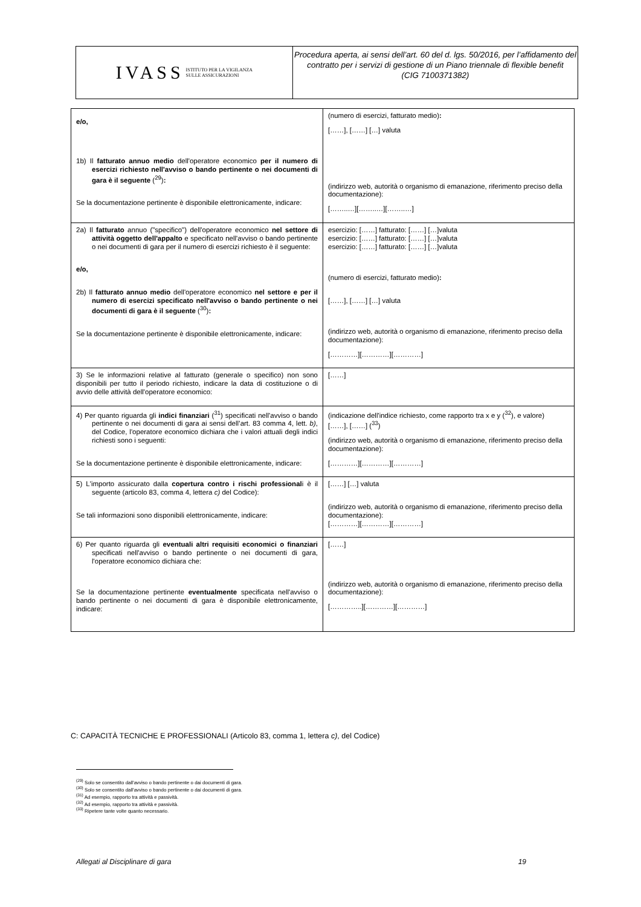IVASS ISTITUTO PER LA VIGILANZA
SULLE ASSICURAZIONI
Procedura aperta, ai sensi dell’art. 60 del d. lgs. 50/2016, per l’affidamento del contratto per i servizi di gestione di un Piano triennale di flexible benefit
(CIG 7100371382)
| e/o, 1b) Il fatturato annuo medio dell'operatore economico per il numero di esercizi richiesto nell'avviso o bando pertinente o nei documenti di gara è il seguente (<sup>29</sup>) : Se la documentazione pertinente è disponibile elettronicamente, indicare: | (numero di esercizi, fatturato medio) : [……], [……] […] valuta (indirizzo web, autorità o organismo di emanazione, riferimento preciso della documentazione): [……..…][……..…][……..…] |
| 2a) Il fatturato annuo ("specifico") dell'operatore economico nel settore di attività oggetto dell'appalto e specificato nell'avviso o bando pertinente o nei documenti di gara per il numero di esercizi richiesto è il seguente: e/o, 2b) Il fatturato annuo medio dell'operatore economico nel settore e per il numero di esercizi specificato nell'avviso o bando pertinente o nei documenti di gara è il seguente (<sup>30</sup>) : Se la documentazione pertinente è disponibile elettronicamente, indicare: | esercizio: [……] fatturato: [……] […]valuta esercizio: [……] fatturato: [……] […]valuta esercizio: [……] fatturato: [……] […]valuta (numero di esercizi, fatturato medio) : [……], [……] […] valuta (indirizzo web, autorità o organismo di emanazione, riferimento preciso della documentazione): […………][…………][…………] |
| 3) Se le informazioni relative al fatturato (generale o specifico) non sono disponibili per tutto il periodo richiesto, indicare la data di costituzione o di avvio delle attività dell'operatore economico: | [……] |
| 4) Per quanto riguarda gli indici finanziari (<sup>31</sup>) specificati nell'avviso o bando pertinente o nei documenti di gara ai sensi dell’art. 83 comma 4, lett. b) , del Codice, l'operatore economico dichiara che i valori attuali degli indici richiesti sono i seguenti: Se la documentazione pertinente è disponibile elettronicamente, indicare: | (indicazione dell'indice richiesto, come rapporto tra x e y (<sup>32</sup>), e valore) [……], [……] (<sup>33</sup>) (indirizzo web, autorità o organismo di emanazione, riferimento preciso della documentazione): […………][…………][…………] |
| 5) L'importo assicurato dalla copertura contro i rischi professional i è il seguente (articolo 83, comma 4, lettera c) del Codice): Se tali informazioni sono disponibili elettronicamente, indicare: | [……] […] valuta (indirizzo web, autorità o organismo di emanazione, riferimento preciso della documentazione): […………][…………][…………] |
| 6) Per quanto riguarda gli eventuali altri requisiti economici o finanziari specificati nell'avviso o bando pertinente o nei documenti di gara, l'operatore economico dichiara che: Se la documentazione pertinente eventualmente specificata nell'avviso o bando pertinente o nei documenti di gara è disponibile elettronicamente, indicare: | [……] (indirizzo web, autorità o organismo di emanazione, riferimento preciso della documentazione): […………..][…………][…………] |
C: CAPACITÀ TECNICHE E PROFESSIONALI (Articolo 83, comma 1, lettera c), del Codice)
<sup>(29)</sup> Solo se consentito dall'avviso o bando pertinente o dai documenti di gara.
<sup>(30)</sup> Solo se consentito dall'avviso o bando pertinente o dai documenti di gara.
<sup>(31)</sup> Ad esempio, rapporto tra attività e passività.
<sup>(32)</sup> Ad esempio, rapporto tra attività e passività.
<sup>(33)</sup> Ripetere tante volte quanto necessario.
Allegati al Disciplinare di gara 19